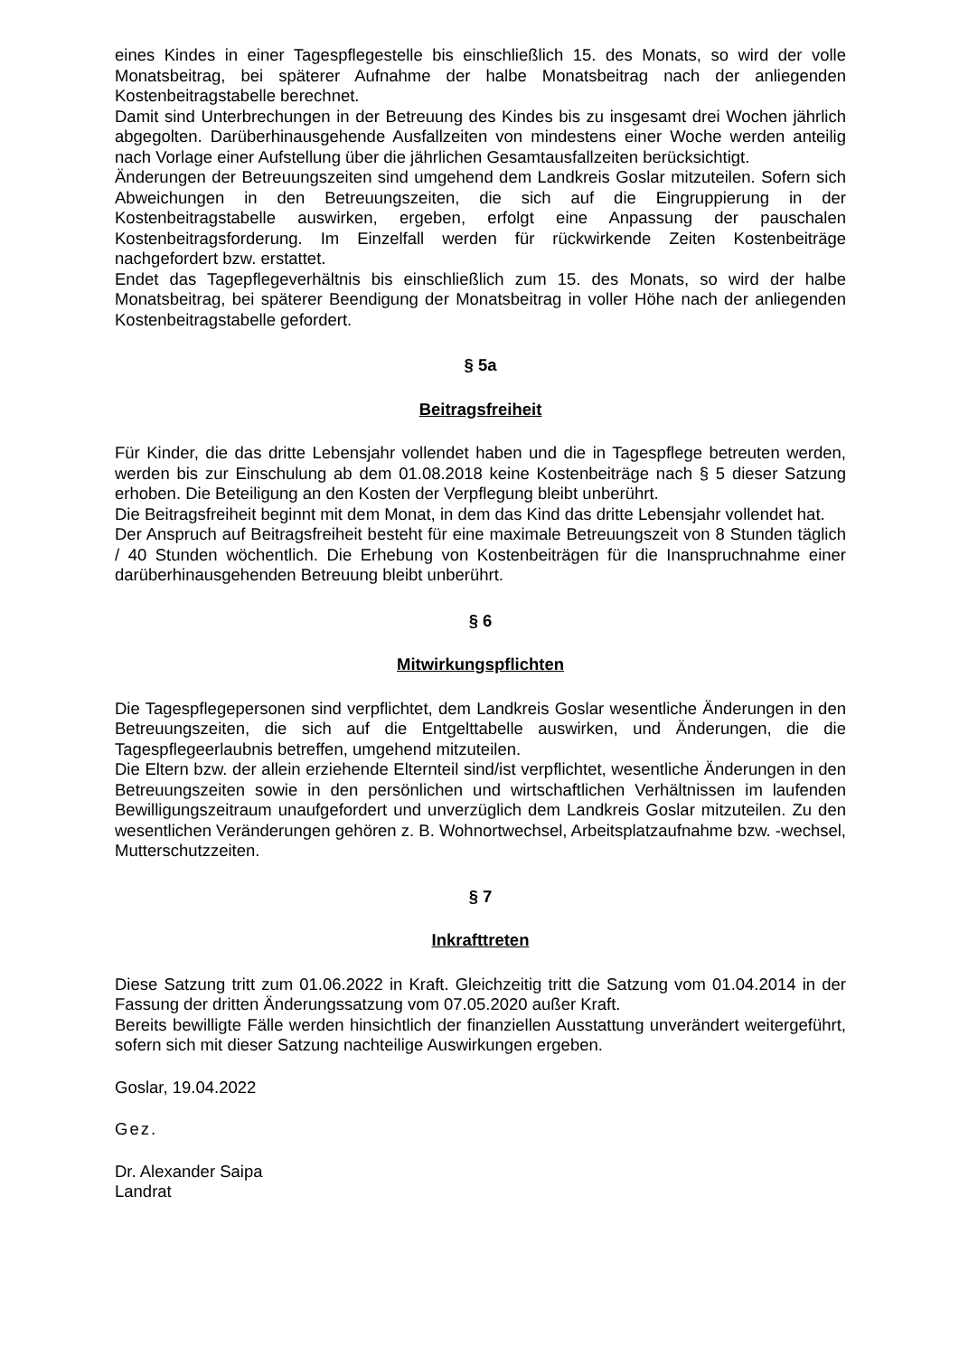eines Kindes in einer Tagespflegestelle bis einschließlich 15. des Monats, so wird der volle Monatsbeitrag, bei späterer Aufnahme der halbe Monatsbeitrag nach der anliegenden Kostenbeitragstabelle berechnet.
Damit sind Unterbrechungen in der Betreuung des Kindes bis zu insgesamt drei Wochen jährlich abgegolten. Darüberhinausgehende Ausfallzeiten von mindestens einer Woche werden anteilig nach Vorlage einer Aufstellung über die jährlichen Gesamtausfallzeiten berücksichtigt.
Änderungen der Betreuungszeiten sind umgehend dem Landkreis Goslar mitzuteilen. Sofern sich Abweichungen in den Betreuungszeiten, die sich auf die Eingruppierung in der Kostenbeitragstabelle auswirken, ergeben, erfolgt eine Anpassung der pauschalen Kostenbeitragsforderung. Im Einzelfall werden für rückwirkende Zeiten Kostenbeiträge nachgefordert bzw. erstattet.
Endet das Tagepflegeverhältnis bis einschließlich zum 15. des Monats, so wird der halbe Monatsbeitrag, bei späterer Beendigung der Monatsbeitrag in voller Höhe nach der anliegenden Kostenbeitragstabelle gefordert.
§ 5a
Beitragsfreiheit
Für Kinder, die das dritte Lebensjahr vollendet haben und die in Tagespflege betreuten werden, werden bis zur Einschulung ab dem 01.08.2018 keine Kostenbeiträge nach § 5 dieser Satzung erhoben. Die Beteiligung an den Kosten der Verpflegung bleibt unberührt.
Die Beitragsfreiheit beginnt mit dem Monat, in dem das Kind das dritte Lebensjahr vollendet hat.
Der Anspruch auf Beitragsfreiheit besteht für eine maximale Betreuungszeit von 8 Stunden täglich / 40 Stunden wöchentlich. Die Erhebung von Kostenbeiträgen für die Inanspruchnahme einer darüberhinausgehenden Betreuung bleibt unberührt.
§ 6
Mitwirkungspflichten
Die Tagespflegepersonen sind verpflichtet, dem Landkreis Goslar wesentliche Änderungen in den Betreuungszeiten, die sich auf die Entgelttabelle auswirken, und Änderungen, die die Tagespflegeerlaubnis betreffen, umgehend mitzuteilen.
Die Eltern bzw. der allein erziehende Elternteil sind/ist verpflichtet, wesentliche Änderungen in den Betreuungszeiten sowie in den persönlichen und wirtschaftlichen Verhältnissen im laufenden Bewilligungszeitraum unaufgefordert und unverzüglich dem Landkreis Goslar mitzuteilen. Zu den wesentlichen Veränderungen gehören z. B. Wohnortwechsel, Arbeitsplatzaufnahme bzw. -wechsel, Mutterschutzzeiten.
§ 7
Inkrafttreten
Diese Satzung tritt zum 01.06.2022 in Kraft. Gleichzeitig tritt die Satzung vom 01.04.2014 in der Fassung der dritten Änderungssatzung vom 07.05.2020 außer Kraft.
Bereits bewilligte Fälle werden hinsichtlich der finanziellen Ausstattung unverändert weitergeführt, sofern sich mit dieser Satzung nachteilige Auswirkungen ergeben.
Goslar, 19.04.2022
Gez.
Dr. Alexander Saipa
Landrat